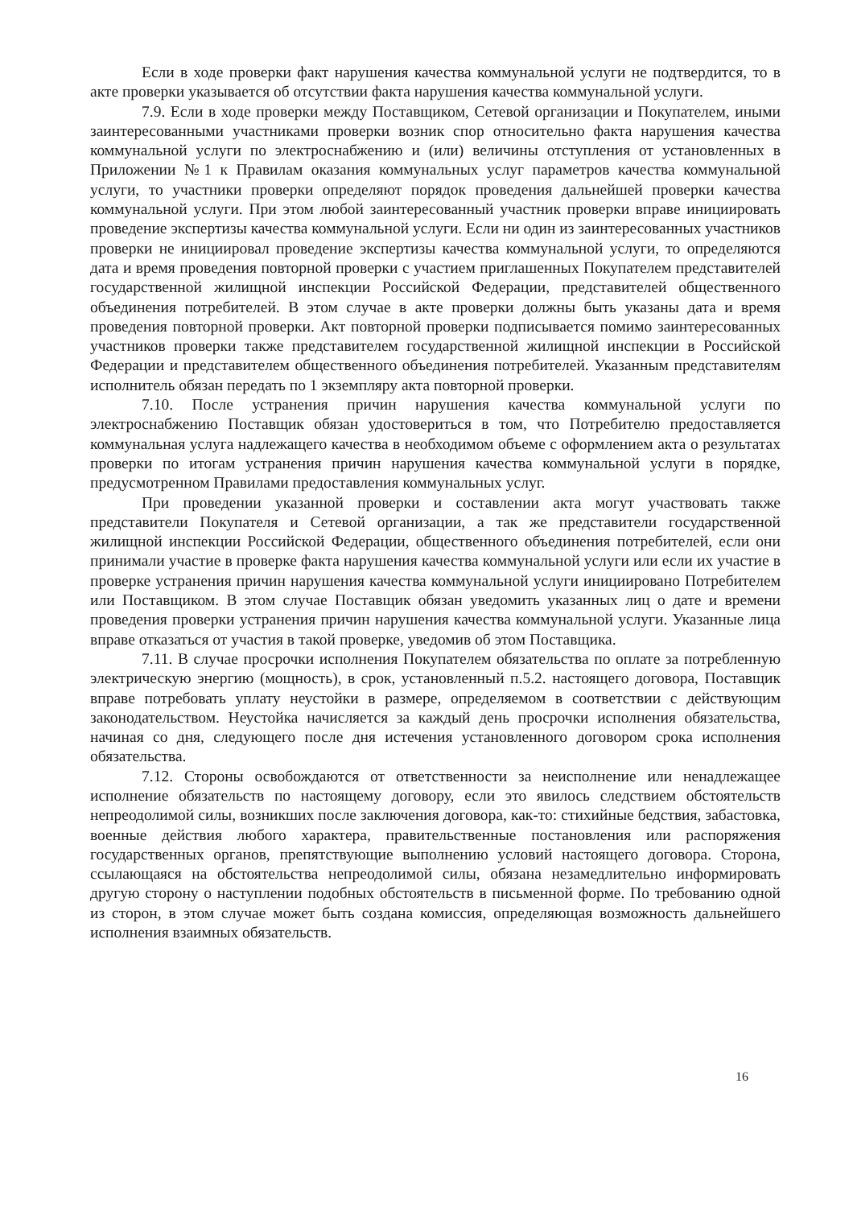Если в ходе проверки факт нарушения качества коммунальной услуги не подтвердится, то в акте проверки указывается об отсутствии факта нарушения качества коммунальной услуги.
7.9. Если в ходе проверки между Поставщиком, Сетевой организации и Покупателем, иными заинтересованными участниками проверки возник спор относительно факта нарушения качества коммунальной услуги по электроснабжению и (или) величины отступления от установленных в Приложении №1 к Правилам оказания коммунальных услуг параметров качества коммунальной услуги, то участники проверки определяют порядок проведения дальнейшей проверки качества коммунальной услуги. При этом любой заинтересованный участник проверки вправе инициировать проведение экспертизы качества коммунальной услуги. Если ни один из заинтересованных участников проверки не инициировал проведение экспертизы качества коммунальной услуги, то определяются дата и время проведения повторной проверки с участием приглашенных Покупателем представителей государственной жилищной инспекции Российской Федерации, представителей общественного объединения потребителей. В этом случае в акте проверки должны быть указаны дата и время проведения повторной проверки. Акт повторной проверки подписывается помимо заинтересованных участников проверки также представителем государственной жилищной инспекции в Российской Федерации и представителем общественного объединения потребителей. Указанным представителям исполнитель обязан передать по 1 экземпляру акта повторной проверки.
7.10. После устранения причин нарушения качества коммунальной услуги по электроснабжению Поставщик обязан удостовериться в том, что Потребителю предоставляется коммунальная услуга надлежащего качества в необходимом объеме с оформлением акта о результатах проверки по итогам устранения причин нарушения качества коммунальной услуги в порядке, предусмотренном Правилами предоставления коммунальных услуг.
При проведении указанной проверки и составлении акта могут участвовать также представители Покупателя и Сетевой организации, а так же представители государственной жилищной инспекции Российской Федерации, общественного объединения потребителей, если они принимали участие в проверке факта нарушения качества коммунальной услуги или если их участие в проверке устранения причин нарушения качества коммунальной услуги инициировано Потребителем или Поставщиком. В этом случае Поставщик обязан уведомить указанных лиц о дате и времени проведения проверки устранения причин нарушения качества коммунальной услуги. Указанные лица вправе отказаться от участия в такой проверке, уведомив об этом Поставщика.
7.11. В случае просрочки исполнения Покупателем обязательства по оплате за потребленную электрическую энергию (мощность), в срок, установленный п.5.2. настоящего договора, Поставщик вправе потребовать уплату неустойки в размере, определяемом в соответствии с действующим законодательством. Неустойка начисляется за каждый день просрочки исполнения обязательства, начиная со дня, следующего после дня истечения установленного договором срока исполнения обязательства.
7.12. Стороны освобождаются от ответственности за неисполнение или ненадлежащее исполнение обязательств по настоящему договору, если это явилось следствием обстоятельств непреодолимой силы, возникших после заключения договора, как-то: стихийные бедствия, забастовка, военные действия любого характера, правительственные постановления или распоряжения государственных органов, препятствующие выполнению условий настоящего договора. Сторона, ссылающаяся на обстоятельства непреодолимой силы, обязана незамедлительно информировать другую сторону о наступлении подобных обстоятельств в письменной форме. По требованию одной из сторон, в этом случае может быть создана комиссия, определяющая возможность дальнейшего исполнения взаимных обязательств.
16